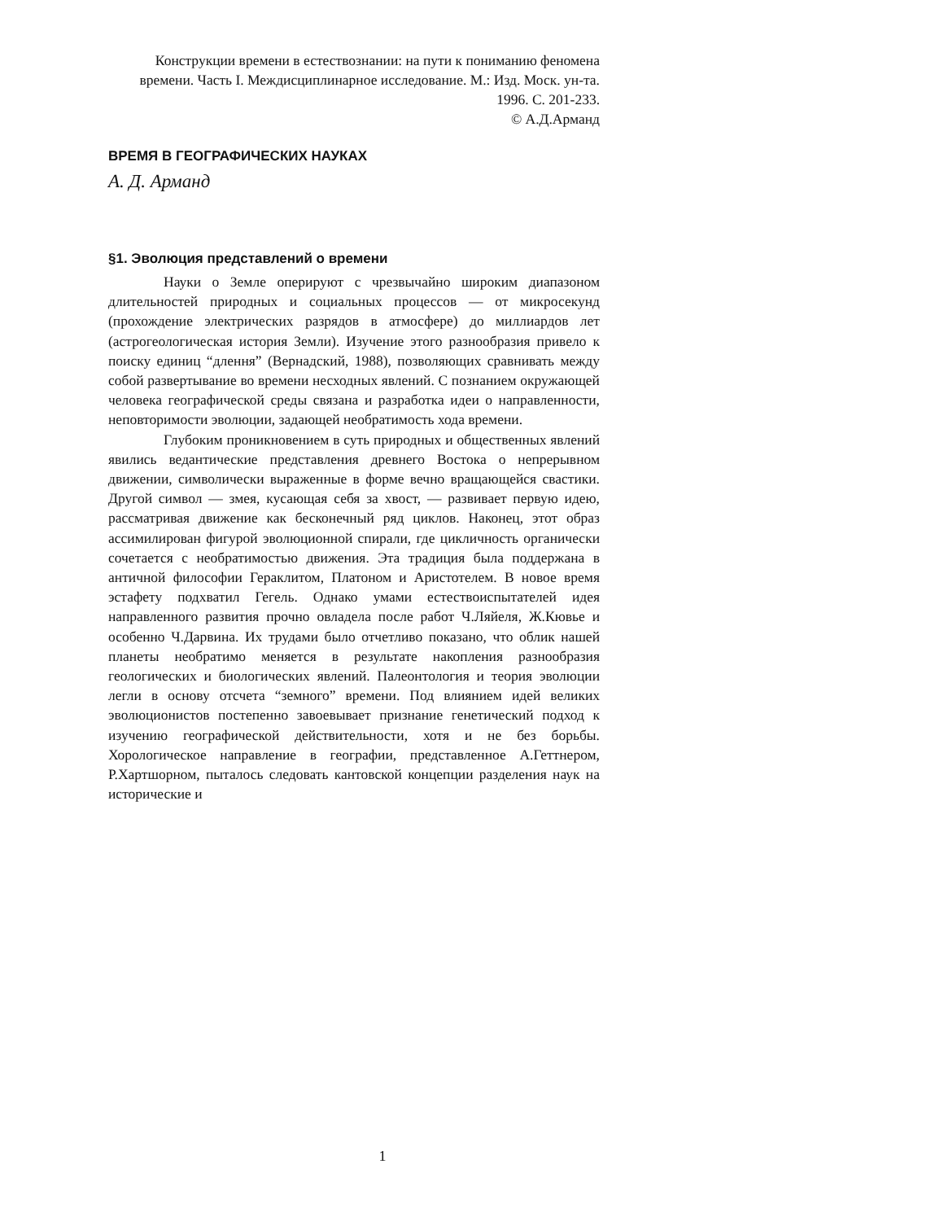Конструкции времени в естествознании: на пути к пониманию феномена времени. Часть I. Междисциплинарное исследование. М.: Изд. Моск. ун-та. 1996. С. 201-233.
© А.Д.Арманд
ВРЕМЯ В ГЕОГРАФИЧЕСКИХ НАУКАХ
А. Д. Арманд
§1. Эволюция представлений о времени
Науки о Земле оперируют с чрезвычайно широким диапазоном длительностей природных и социальных процессов — от микросекунд (прохождение электрических разрядов в атмосфере) до миллиардов лет (астрогеологическая история Земли). Изучение этого разнообразия привело к поиску единиц “длення” (Вернадский, 1988), позволяющих сравнивать между собой развертывание во времени несходных явлений. С познанием окружающей человека географической среды связана и разработка идеи о направленности, неповторимости эволюции, задающей необратимость хода времени.
Глубоким проникновением в суть природных и общественных явлений явились ведантические представления древнего Востока о непрерывном движении, символически выраженные в форме вечно вращающейся свастики. Другой символ — змея, кусающая себя за хвост, — развивает первую идею, рассматривая движение как бесконечный ряд циклов. Наконец, этот образ ассимилирован фигурой эволюционной спирали, где цикличность органически сочетается с необратимостью движения. Эта традиция была поддержана в античной философии Гераклитом, Платоном и Аристотелем. В новое время эстафету подхватил Гегель. Однако умами естествоиспытателей идея направленного развития прочно овладела после работ Ч.Ляйеля, Ж.Кювье и особенно Ч.Дарвина. Их трудами было отчетливо показано, что облик нашей планеты необратимо меняется в результате накопления разнообразия геологических и биологических явлений. Палеонтология и теория эволюции легли в основу отсчета “земного” времени. Под влиянием идей великих эволюционистов постепенно завоевывает признание генетический подход к изучению географической действительности, хотя и не без борьбы. Хорологическое направление в географии, представленное А.Геттнером, Р.Хартшорном, пыталось следовать кантовской концепции разделения наук на исторические и
1